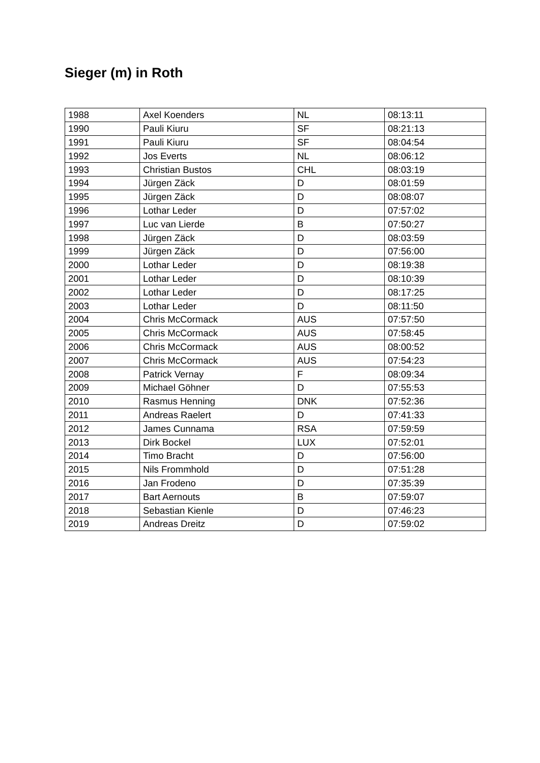Sieger (m) in Roth
| 1988 | Axel Koenders | NL | 08:13:11 |
| 1990 | Pauli Kiuru | SF | 08:21:13 |
| 1991 | Pauli Kiuru | SF | 08:04:54 |
| 1992 | Jos Everts | NL | 08:06:12 |
| 1993 | Christian Bustos | CHL | 08:03:19 |
| 1994 | Jürgen Zäck | D | 08:01:59 |
| 1995 | Jürgen Zäck | D | 08:08:07 |
| 1996 | Lothar Leder | D | 07:57:02 |
| 1997 | Luc van Lierde | B | 07:50:27 |
| 1998 | Jürgen Zäck | D | 08:03:59 |
| 1999 | Jürgen Zäck | D | 07:56:00 |
| 2000 | Lothar Leder | D | 08:19:38 |
| 2001 | Lothar Leder | D | 08:10:39 |
| 2002 | Lothar Leder | D | 08:17:25 |
| 2003 | Lothar Leder | D | 08:11:50 |
| 2004 | Chris McCormack | AUS | 07:57:50 |
| 2005 | Chris McCormack | AUS | 07:58:45 |
| 2006 | Chris McCormack | AUS | 08:00:52 |
| 2007 | Chris McCormack | AUS | 07:54:23 |
| 2008 | Patrick Vernay | F | 08:09:34 |
| 2009 | Michael Göhner | D | 07:55:53 |
| 2010 | Rasmus Henning | DNK | 07:52:36 |
| 2011 | Andreas Raelert | D | 07:41:33 |
| 2012 | James Cunnama | RSA | 07:59:59 |
| 2013 | Dirk Bockel | LUX | 07:52:01 |
| 2014 | Timo Bracht | D | 07:56:00 |
| 2015 | Nils Frommhold | D | 07:51:28 |
| 2016 | Jan Frodeno | D | 07:35:39 |
| 2017 | Bart Aernouts | B | 07:59:07 |
| 2018 | Sebastian Kienle | D | 07:46:23 |
| 2019 | Andreas Dreitz | D | 07:59:02 |